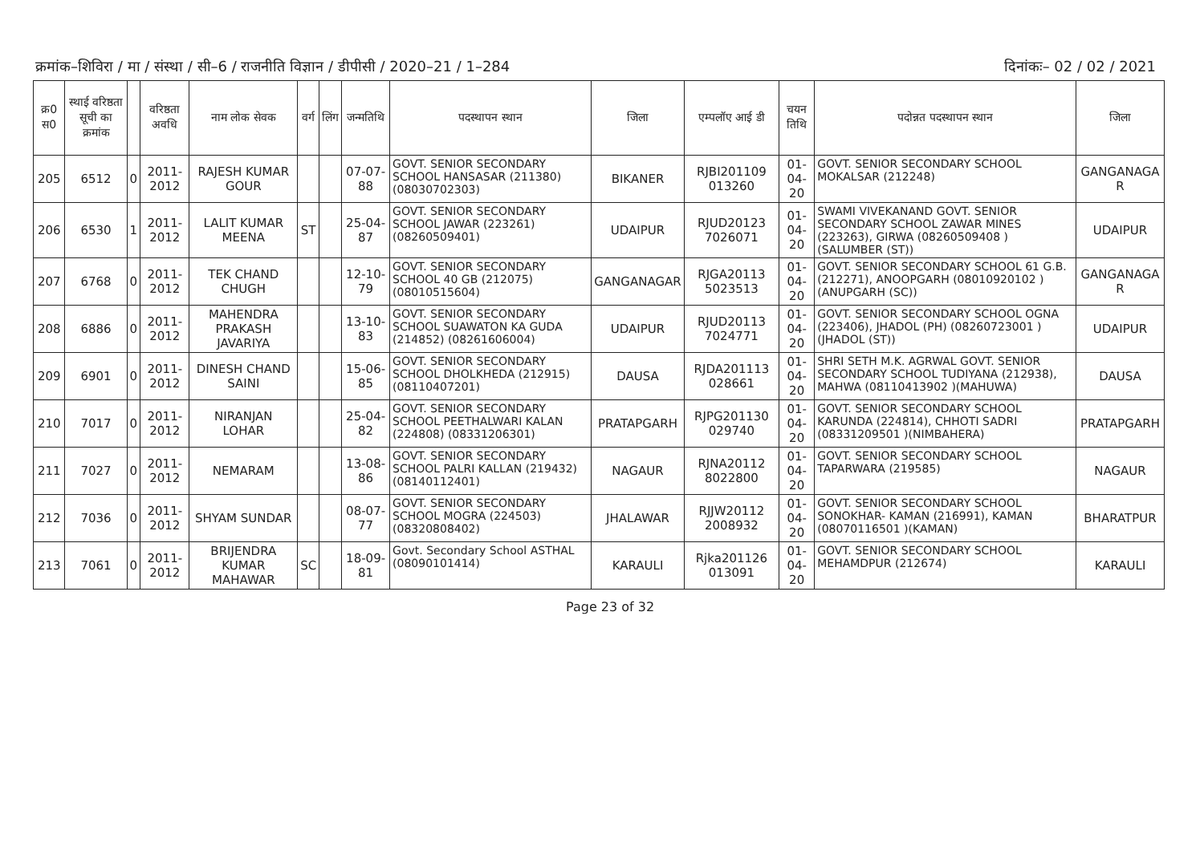क्रमांक–शिविरा / मा / संस्था / सी–6 / राजनीति विज्ञान / डीपीसी / 2020–21 / 1–284 दिनांकः– 02 / 02 / 2021
| क्र0 स0 | स्थाई वरिष्ठता सूची का क्रमांक | | वरिष्ठता अवधि | नाम लोक सेवक | वर्ग | लिंग | जन्मतिथि | पदस्थापन स्थान | जिला | एम्पलॉए आई डी | चयन तिथि | पदोन्नत पदस्थापन स्थान | जिला |
| --- | --- | --- | --- | --- | --- | --- | --- | --- | --- | --- | --- | --- | --- |
| 205 | 6512 | 0 | 2011-2012 | RAJESH KUMAR GOUR | | | 07-07-88 | GOVT. SENIOR SECONDARY SCHOOL HANSASAR (211380) (08030702303) | BIKANER | RJBI201109 013260 | 01-04-20 | GOVT. SENIOR SECONDARY SCHOOL MOKALSAR (212248) | GANGANAGA R |
| 206 | 6530 | 1 | 2011-2012 | LALIT KUMAR MEENA | ST | | 25-04-87 | GOVT. SENIOR SECONDARY SCHOOL JAWAR (223261) (08260509401) | UDAIPUR | RJUD20123 7026071 | 01-04-20 | SWAMI VIVEKANAND GOVT. SENIOR SECONDARY SCHOOL ZAWAR MINES (223263), GIRWA (08260509408 )(SALUMBER (ST)) | UDAIPUR |
| 207 | 6768 | 0 | 2011-2012 | TEK CHAND CHUGH | | | 12-10-79 | GOVT. SENIOR SECONDARY SCHOOL 40 GB (212075) (08010515604) | GANGANAGAR | RJGA20113 5023513 | 01-04-20 | GOVT. SENIOR SECONDARY SCHOOL 61 G.B. (212271), ANOOPGARH (08010920102 )(ANUPGARH (SC)) | GANGANAGA R |
| 208 | 6886 | 0 | 2011-2012 | MAHENDRA PRAKASH JAVARIYA | | | 13-10-83 | GOVT. SENIOR SECONDARY SCHOOL SUAWATON KA GUDA (214852) (08261606004) | UDAIPUR | RJUD20113 7024771 | 01-04-20 | GOVT. SENIOR SECONDARY SCHOOL OGNA (223406), JHADOL (PH) (08260723001 )(JHADOL (ST)) | UDAIPUR |
| 209 | 6901 | 0 | 2011-2012 | DINESH CHAND SAINI | | | 15-06-85 | GOVT. SENIOR SECONDARY SCHOOL DHOLKHEDA (212915) (08110407201) | DAUSA | RJDA201113 028661 | 01-04-20 | SHRI SETH M.K. AGRWAL GOVT. SENIOR SECONDARY SCHOOL TUDIYANA (212938), MAHWA (08110413902 )(MAHUWA) | DAUSA |
| 210 | 7017 | 0 | 2011-2012 | NIRANJAN LOHAR | | | 25-04-82 | GOVT. SENIOR SECONDARY SCHOOL PEETHALWARI KALAN (224808) (08331206301) | PRATAPGARH | RJPG201130 029740 | 01-04-20 | GOVT. SENIOR SECONDARY SCHOOL KARUNDA (224814), CHHOTI SADRI (08331209501 )(NIMBAHERA) | PRATAPGARH |
| 211 | 7027 | 0 | 2011-2012 | NEMARAM | | | 13-08-86 | GOVT. SENIOR SECONDARY SCHOOL PALRI KALLAN (219432) (08140112401) | NAGAUR | RJNA20112 8022800 | 01-04-20 | GOVT. SENIOR SECONDARY SCHOOL TAPARWARA (219585) | NAGAUR |
| 212 | 7036 | 0 | 2011-2012 | SHYAM SUNDAR | | | 08-07-77 | GOVT. SENIOR SECONDARY SCHOOL MOGRA (224503) (08320808402) | JHALAWAR | RJJW20112 2008932 | 01-04-20 | GOVT. SENIOR SECONDARY SCHOOL SONOKHAR- KAMAN (216991), KAMAN (08070116501 )(KAMAN) | BHARATPUR |
| 213 | 7061 | 0 | 2011-2012 | BRIJENDRA KUMAR MAHAWAR | SC | | 18-09-81 | Govt. Secondary School ASTHAL (08090101414) | KARAULI | Rjka201126 013091 | 01-04-20 | GOVT. SENIOR SECONDARY SCHOOL MEHAMDPUR (212674) | KARAULI |
Page 23 of 32